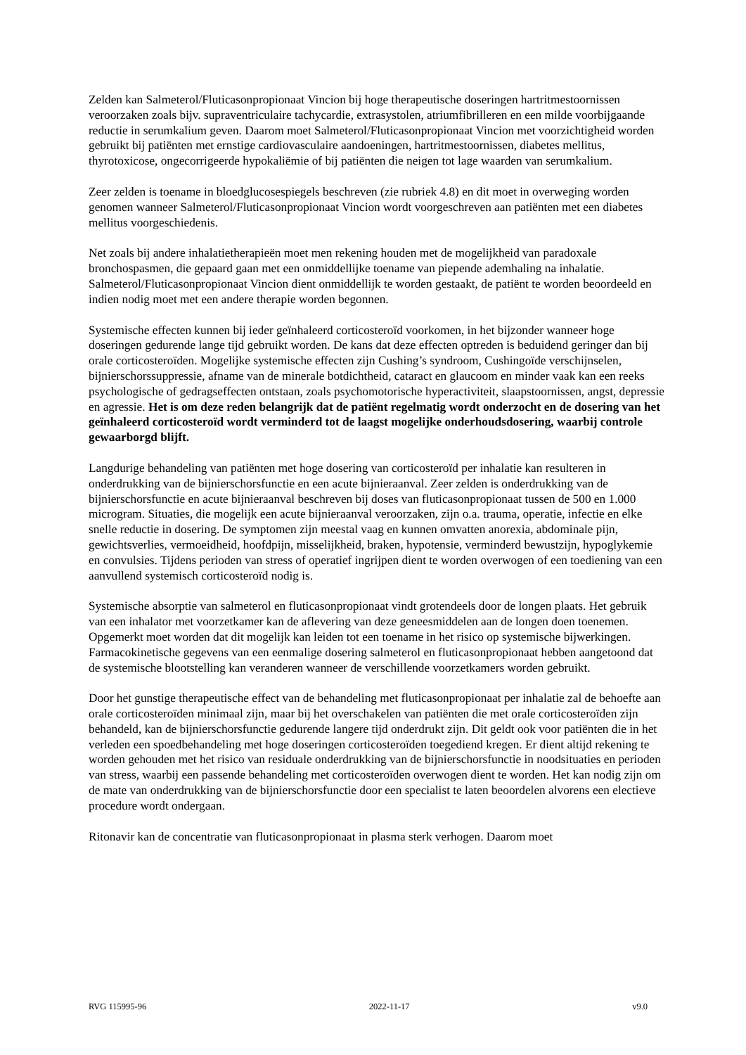Zelden kan Salmeterol/Fluticasonpropionaat Vincion bij hoge therapeutische doseringen hartritmestoornissen veroorzaken zoals bijv. supraventriculaire tachycardie, extrasystolen, atriumfibrilleren en een milde voorbijgaande reductie in serumkalium geven. Daarom moet Salmeterol/Fluticasonpropionaat Vincion met voorzichtigheid worden gebruikt bij patiënten met ernstige cardiovasculaire aandoeningen, hartritmestoornissen, diabetes mellitus, thyrotoxicose, ongecorrigeerde hypokaliëmie of bij patiënten die neigen tot lage waarden van serumkalium.
Zeer zelden is toename in bloedglucosespiegels beschreven (zie rubriek 4.8) en dit moet in overweging worden genomen wanneer Salmeterol/Fluticasonpropionaat Vincion wordt voorgeschreven aan patiënten met een diabetes mellitus voorgeschiedenis.
Net zoals bij andere inhalatietherapieën moet men rekening houden met de mogelijkheid van paradoxale bronchospasmen, die gepaard gaan met een onmiddellijke toename van piepende ademhaling na inhalatie. Salmeterol/Fluticasonpropionaat Vincion dient onmiddellijk te worden gestaakt, de patiënt te worden beoordeeld en indien nodig moet met een andere therapie worden begonnen.
Systemische effecten kunnen bij ieder geïnhaleerd corticosteroïd voorkomen, in het bijzonder wanneer hoge doseringen gedurende lange tijd gebruikt worden. De kans dat deze effecten optreden is beduidend geringer dan bij orale corticosteroïden. Mogelijke systemische effecten zijn Cushing’s syndroom, Cushingoïde verschijnselen, bijnierschorssuppressie, afname van de minerale botdichtheid, cataract en glaucoom en minder vaak kan een reeks psychologische of gedragseffecten ontstaan, zoals psychomotorische hyperactiviteit, slaapstoornissen, angst, depressie en agressie. Het is om deze reden belangrijk dat de patiënt regelmatig wordt onderzocht en de dosering van het geïnhaleerd corticosteroïd wordt verminderd tot de laagst mogelijke onderhoudsdosering, waarbij controle gewaarborgd blijft.
Langdurige behandeling van patiënten met hoge dosering van corticosteroïd per inhalatie kan resulteren in onderdrukking van de bijnierschorsfunctie en een acute bijnieraanval. Zeer zelden is onderdrukking van de bijnierschorsfunctie en acute bijnieraanval beschreven bij doses van fluticasonpropionaat tussen de 500 en 1.000 microgram. Situaties, die mogelijk een acute bijnieraanval veroorzaken, zijn o.a. trauma, operatie, infectie en elke snelle reductie in dosering. De symptomen zijn meestal vaag en kunnen omvatten anorexia, abdominale pijn, gewichtsverlies, vermoeidheid, hoofdpijn, misselijkheid, braken, hypotensie, verminderd bewustzijn, hypoglykemie en convulsies. Tijdens perioden van stress of operatief ingrijpen dient te worden overwogen of een toediening van een aanvullend systemisch corticosteroïd nodig is.
Systemische absorptie van salmeterol en fluticasonpropionaat vindt grotendeels door de longen plaats. Het gebruik van een inhalator met voorzetkamer kan de aflevering van deze geneesmiddelen aan de longen doen toenemen. Opgemerkt moet worden dat dit mogelijk kan leiden tot een toename in het risico op systemische bijwerkingen. Farmacokinetische gegevens van een eenmalige dosering salmeterol en fluticasonpropionaat hebben aangetoond dat de systemische blootstelling kan veranderen wanneer de verschillende voorzetkamers worden gebruikt.
Door het gunstige therapeutische effect van de behandeling met fluticasonpropionaat per inhalatie zal de behoefte aan orale corticosteroïden minimaal zijn, maar bij het overschakelen van patiënten die met orale corticosteroïden zijn behandeld, kan de bijnierschorsfunctie gedurende langere tijd onderdrukt zijn. Dit geldt ook voor patiënten die in het verleden een spoedbehandeling met hoge doseringen corticosteroïden toegediend kregen. Er dient altijd rekening te worden gehouden met het risico van residuale onderdrukking van de bijnierschorsfunctie in noodsituaties en perioden van stress, waarbij een passende behandeling met corticosteroïden overwogen dient te worden. Het kan nodig zijn om de mate van onderdrukking van de bijnierschorsfunctie door een specialist te laten beoordelen alvorens een electieve procedure wordt ondergaan.
Ritonavir kan de concentratie van fluticasonpropionaat in plasma sterk verhogen. Daarom moet
RVG 115995-96 2022-11-17 v9.0